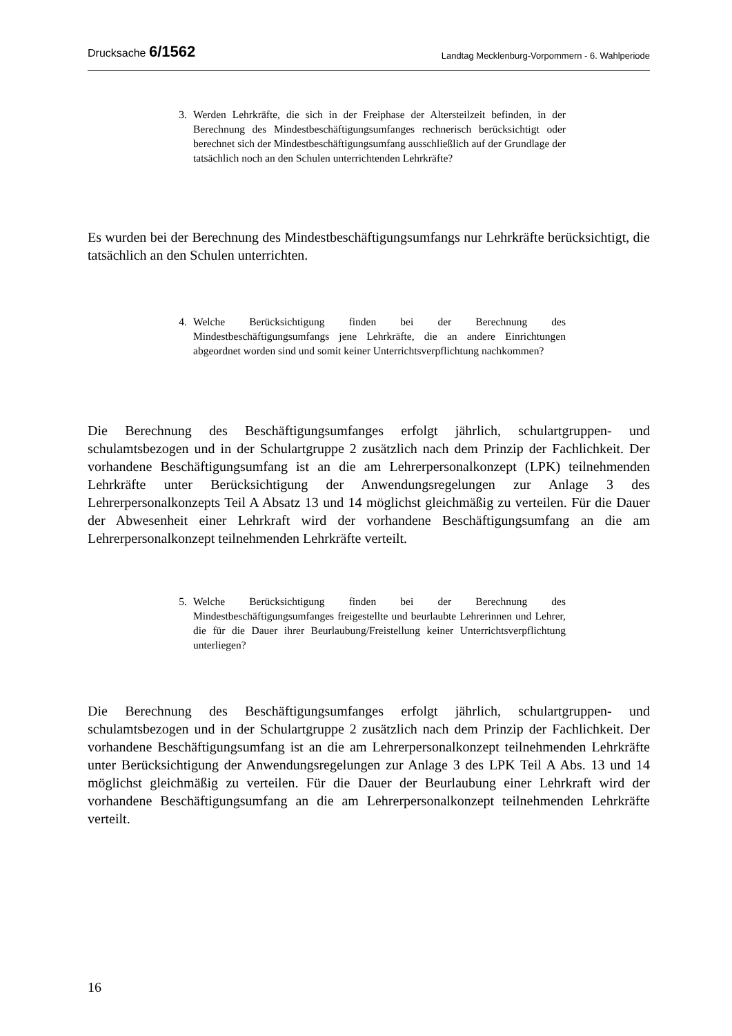Drucksache 6/1562
Landtag Mecklenburg-Vorpommern - 6. Wahlperiode
3. Werden Lehrkräfte, die sich in der Freiphase der Altersteilzeit befinden, in der Berechnung des Mindestbeschäftigungsumfanges rechnerisch berücksichtigt oder berechnet sich der Mindestbeschäftigungsumfang ausschließlich auf der Grundlage der tatsächlich noch an den Schulen unterrichtenden Lehrkräfte?
Es wurden bei der Berechnung des Mindestbeschäftigungsumfangs nur Lehrkräfte berücksichtigt, die tatsächlich an den Schulen unterrichten.
4. Welche Berücksichtigung finden bei der Berechnung des Mindestbeschäftigungsumfangs jene Lehrkräfte, die an andere Einrichtungen abgeordnet worden sind und somit keiner Unterrichtsverpflichtung nachkommen?
Die Berechnung des Beschäftigungsumfanges erfolgt jährlich, schulartgruppen- und schulamtsbezogen und in der Schulartgruppe 2 zusätzlich nach dem Prinzip der Fachlichkeit. Der vorhandene Beschäftigungsumfang ist an die am Lehrerpersonalkonzept (LPK) teilnehmenden Lehrkräfte unter Berücksichtigung der Anwendungsregelungen zur Anlage 3 des Lehrerpersonalkonzepts Teil A Absatz 13 und 14 möglichst gleichmäßig zu verteilen. Für die Dauer der Abwesenheit einer Lehrkraft wird der vorhandene Beschäftigungsumfang an die am Lehrerpersonalkonzept teilnehmenden Lehrkräfte verteilt.
5. Welche Berücksichtigung finden bei der Berechnung des Mindestbeschäftigungsumfanges freigestellte und beurlaubte Lehrerinnen und Lehrer, die für die Dauer ihrer Beurlaubung/Freistellung keiner Unterrichtsverpflichtung unterliegen?
Die Berechnung des Beschäftigungsumfanges erfolgt jährlich, schulartgruppen- und schulamtsbezogen und in der Schulartgruppe 2 zusätzlich nach dem Prinzip der Fachlichkeit. Der vorhandene Beschäftigungsumfang ist an die am Lehrerpersonalkonzept teilnehmenden Lehrkräfte unter Berücksichtigung der Anwendungsregelungen zur Anlage 3 des LPK Teil A Abs. 13 und 14 möglichst gleichmäßig zu verteilen. Für die Dauer der Beurlaubung einer Lehrkraft wird der vorhandene Beschäftigungsumfang an die am Lehrerpersonalkonzept teilnehmenden Lehrkräfte verteilt.
16